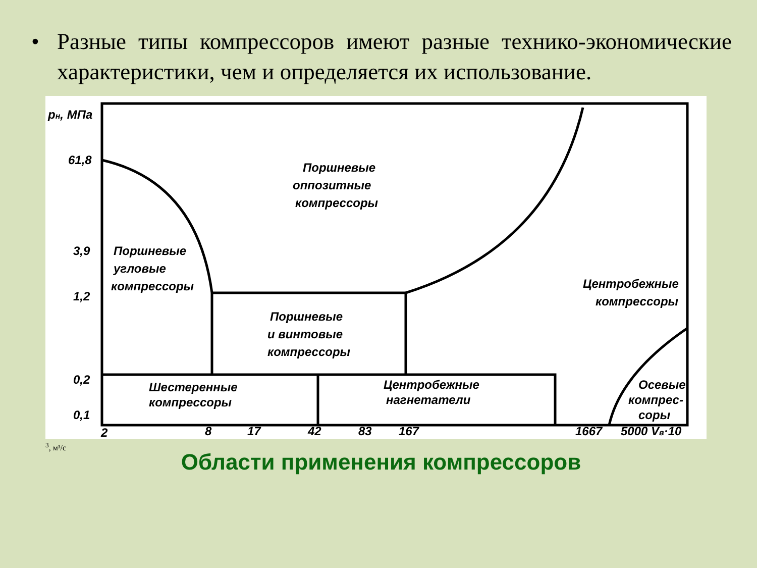• Разные типы компрессоров имеют разные технико-экономические характеристики, чем и определяется их использование.
pн, МПа
61,8
3,9
1,2
0,2
0,1
Поршневые
оппозитные
компрессоры
Поршневые
угловые
компрессоры
Центробежные
компрессоры
Поршневые
и винтовые
компрессоры
Шестеренные
компрессоры
Центробежные
нагнетатели
Осевые
компрес-
соры
2
8
17
42
83
167
1667
5000 Vв·103, м³/с
Области применения компрессоров